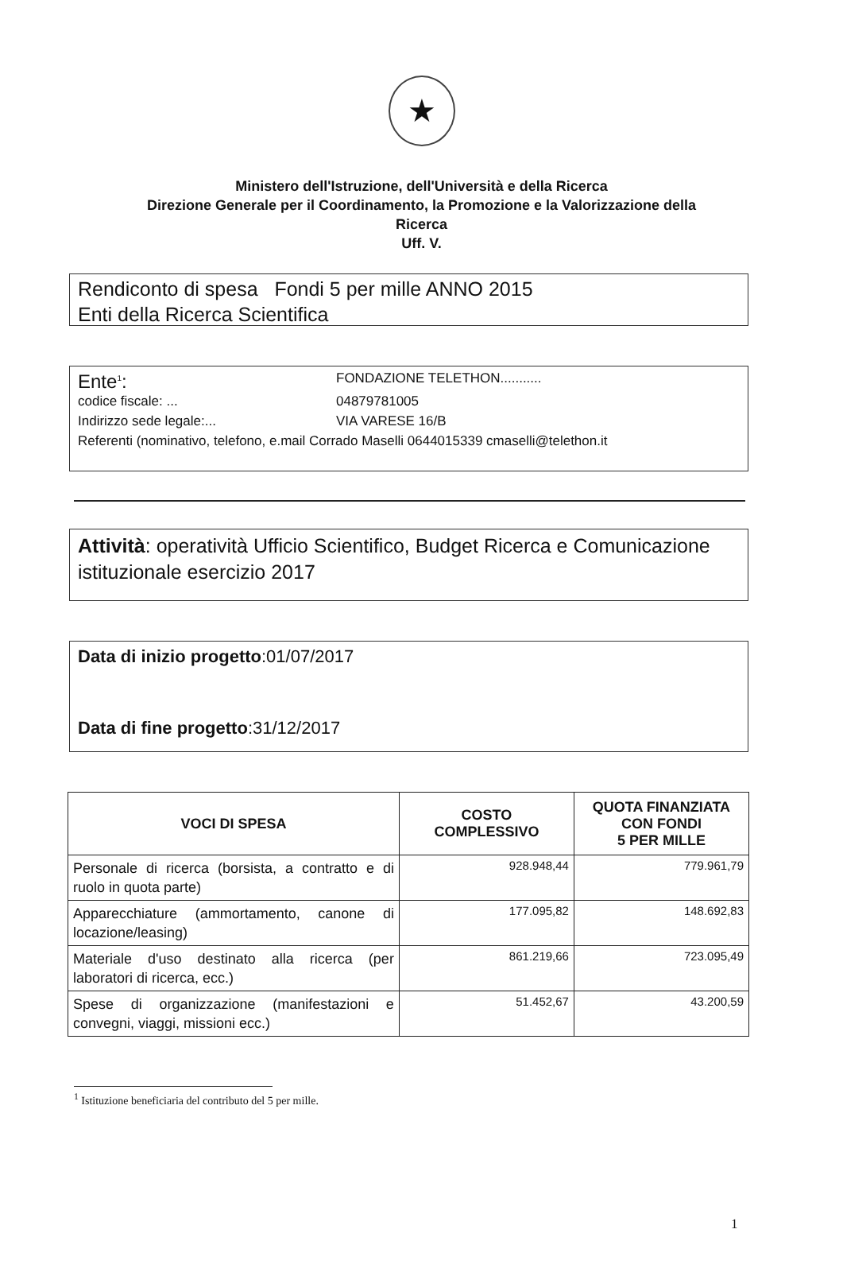★
Ministero dell'Istruzione, dell'Università e della Ricerca
Direzione Generale per il Coordinamento, la Promozione e la Valorizzazione della
Ricerca
Uff. V.
Rendiconto di spesa Fondi 5 per mille ANNO 2015
Enti della Ricerca Scientifica
Ente<sup>1</sup>: FONDAZIONE TELETHON...........
codice fiscale: ... 04879781005
Indirizzo sede legale:... VIA VARESE 16/B
Referenti (nominativo, telefono, e.mail Corrado Maselli 0644015339 cmaselli@telethon.it
Attività: operatività Ufficio Scientifico, Budget Ricerca e Comunicazione istituzionale esercizio 2017
Data di inizio progetto:01/07/2017
Data di fine progetto:31/12/2017
| VOCI DI SPESA | COSTO COMPLESSIVO | QUOTA FINANZIATA CON FONDI 5 PER MILLE |
| --- | --- | --- |
| Personale di ricerca (borsista, a contratto e di ruolo in quota parte) | 928.948,44 | 779.961,79 |
| Apparecchiature (ammortamento, canone di locazione/leasing) | 177.095,82 | 148.692,83 |
| Materiale d'uso destinato alla ricerca (per laboratori di ricerca, ecc.) | 861.219,66 | 723.095,49 |
| Spese di organizzazione (manifestazioni e convegni, viaggi, missioni ecc.) | 51.452,67 | 43.200,59 |
<sup>1</sup> Istituzione beneficiaria del contributo del 5 per mille.
1